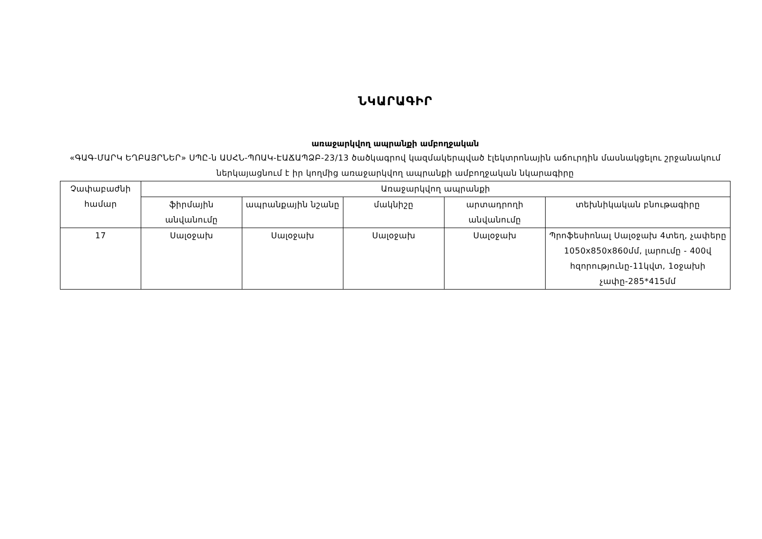ՆԿԱՐԱԳԻՐ
առաջարկվող ապրանքի ամբողջական
«ԳԱԳ-ՄԱՐԿ ԵՂԲԱՅՐՆԵՐ» ՍՊԸ-ն ԱՍՀՆ-ՊՈԱԿ-ԷԱՃԱՊՁԲ-23/13 ծածկագրով կազմակերպված էլեկտրոնային աճուրդին մասնակցելու շրջանակում ներկայացնում է իր կողմից առաջարկվող ապրանքի ամբողջական նկարագիրը
| Չափաբաժնի համար | Առաջարկվող ապրանքի | | | | |
| --- | --- | --- | --- | --- | --- |
| | ֆիրմային անվանումը | ապրանքային նշանը | մակնիշը | արտադրողի անվանումը | տեխնիկական բնութագիրը |
| 17 | Սալօջախ | Սալօջախ | Սալօջախ | Սալօջախ | Պրոֆեսիոնալ Սալօջախ 4տեղ, չափերը 1050x850x860մմ, լարումը - 400վ հզորությունը-11կվտ, 1օջախի չափը-285*415մմ |